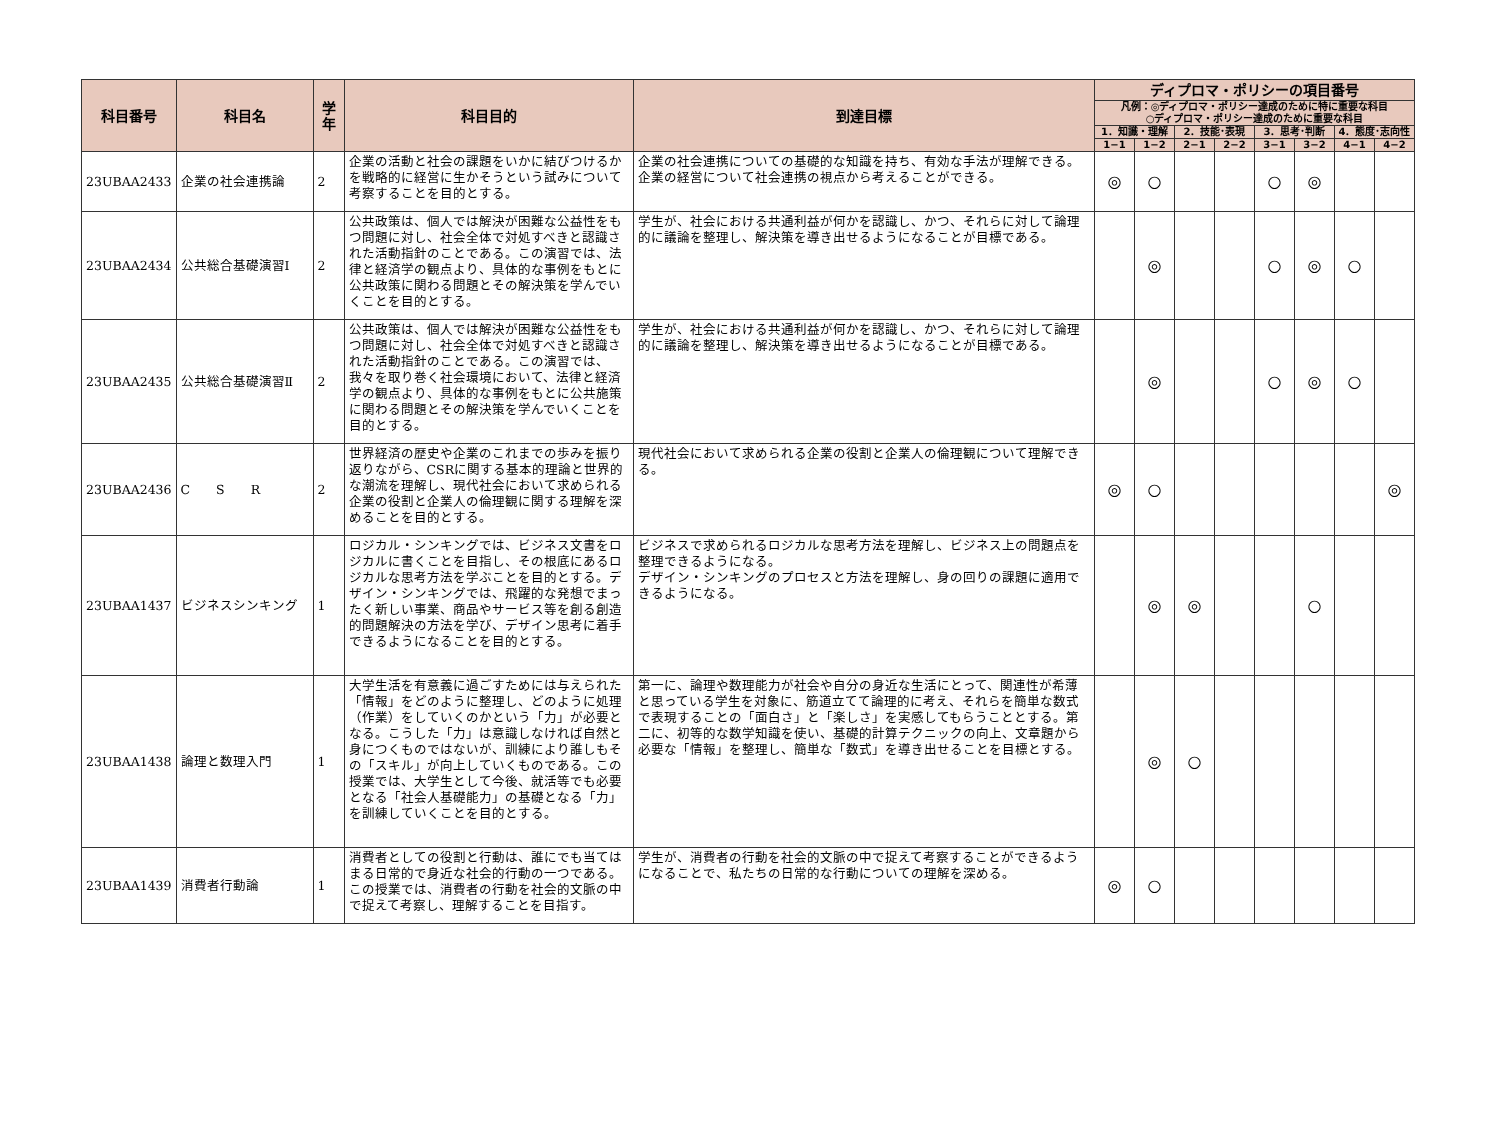| 科目番号 | 科目名 | 学年 | 科目目的 | 到達目標 | ディプロマ・ポリシーの項目番号 | | | | | | | |
| --- | --- | --- | --- | --- | --- | --- | --- | --- | --- | --- | --- | --- |
| | | | | | 凡例：◎ディプロマ・ポリシー達成のために特に重要な科目 ○ディプロマ・ポリシー達成のために重要な科目 | | | | | | | |
| | | | | | 1．知識・理解 | | 2．技能･表現 | | 3．思考･判断 | | 4．態度･志向性 | |
| | | | | | 1−1 | 1−2 | 2−1 | 2−2 | 3−1 | 3−2 | 4−1 | 4−2 |
| 23UBAA2433 | 企業の社会連携論 | 2 | 企業の活動と社会の課題をいかに結びつけるかを戦略的に経営に生かそうという試みについて考察することを目的とする。 | 企業の社会連携についての基礎的な知識を持ち、有効な手法が理解できる。 企業の経営について社会連携の視点から考えることができる。 | ◎ | ○ | | | ○ | ◎ | | |
| 23UBAA2434 | 公共総合基礎演習Ⅰ | 2 | 公共政策は、個人では解決が困難な公益性をもつ問題に対し、社会全体で対処すべきと認識された活動指針のことである。この演習では、法律と経済学の観点より、具体的な事例をもとに公共政策に関わる問題とその解決策を学んでいくことを目的とする。 | 学生が、社会における共通利益が何かを認識し、かつ、それらに対して論理的に議論を整理し、解決策を導き出せるようになることが目標である。 | | ◎ | | | ○ | ◎ | ○ | |
| 23UBAA2435 | 公共総合基礎演習Ⅱ | 2 | 公共政策は、個人では解決が困難な公益性をもつ問題に対し、社会全体で対処すべきと認識された活動指針のことである。この演習では、我々を取り巻く社会環境において、法律と経済学の観点より、具体的な事例をもとに公共施策に関わる問題とその解決策を学んでいくことを目的とする。 | 学生が、社会における共通利益が何かを認識し、かつ、それらに対して論理的に議論を整理し、解決策を導き出せるようになることが目標である。 | | ◎ | | | ○ | ◎ | ○ | |
| 23UBAA2436 | C S R | 2 | 世界経済の歴史や企業のこれまでの歩みを振り返りながら、CSRに関する基本的理論と世界的な潮流を理解し、現代社会において求められる企業の役割と企業人の倫理観に関する理解を深めることを目的とする。 | 現代社会において求められる企業の役割と企業人の倫理観について理解できる。 | ◎ | ○ | | | | | | ◎ |
| 23UBAA1437 | ビジネスシンキング | 1 | ロジカル・シンキングでは、ビジネス文書をロジカルに書くことを目指し、その根底にあるロジカルな思考方法を学ぶことを目的とする。デザイン・シンキングでは、飛躍的な発想でまったく新しい事業、商品やサービス等を創る創造的問題解決の方法を学び、デザイン思考に着手できるようになることを目的とする。 | ビジネスで求められるロジカルな思考方法を理解し、ビジネス上の問題点を整理できるようになる。 デザイン・シンキングのプロセスと方法を理解し、身の回りの課題に適用できるようになる。 | | ◎ | ◎ | | | ○ | | |
| 23UBAA1438 | 論理と数理入門 | 1 | 大学生活を有意義に過ごすためには与えられた「情報」をどのように整理し、どのように処理（作業）をしていくのかという「力」が必要となる。こうした「力」は意識しなければ自然と身につくものではないが、訓練により誰しもその「スキル」が向上していくものである。この授業では、大学生として今後、就活等でも必要となる「社会人基礎能力」の基礎となる「力」を訓練していくことを目的とする。 | 第一に、論理や数理能力が社会や自分の身近な生活にとって、関連性が希薄と思っている学生を対象に、筋道立てて論理的に考え、それらを簡単な数式で表現することの「面白さ」と「楽しさ」を実感してもらうこととする。第二に、初等的な数学知識を使い、基礎的計算テクニックの向上、文章題から必要な「情報」を整理し、簡単な「数式」を導き出せることを目標とする。 | | ◎ | ○ | | | | | |
| 23UBAA1439 | 消費者行動論 | 1 | 消費者としての役割と行動は、誰にでも当てはまる日常的で身近な社会的行動の一つである。この授業では、消費者の行動を社会的文脈の中で捉えて考察し、理解することを目指す。 | 学生が、消費者の行動を社会的文脈の中で捉えて考察することができるようになることで、私たちの日常的な行動についての理解を深める。 | ◎ | ○ | | | | | | |